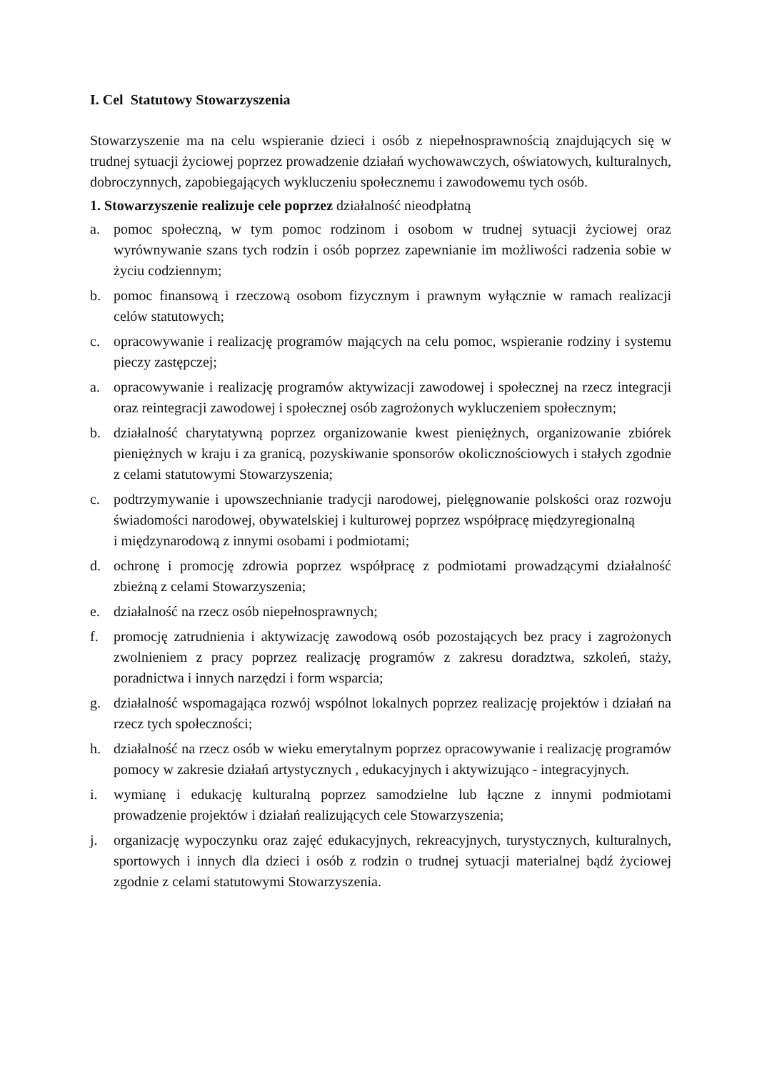I. Cel Statutowy Stowarzyszenia
Stowarzyszenie ma na celu wspieranie dzieci i osób z niepełnosprawnością znajdujących się w trudnej sytuacji życiowej poprzez prowadzenie działań wychowawczych, oświatowych, kulturalnych, dobroczynnych, zapobiegających wykluczeniu społecznemu i zawodowemu tych osób.
1. Stowarzyszenie realizuje cele poprzez działalność nieodpłatną
a. pomoc społeczną, w tym pomoc rodzinom i osobom w trudnej sytuacji życiowej oraz wyrównywanie szans tych rodzin i osób poprzez zapewnianie im możliwości radzenia sobie w życiu codziennym;
b. pomoc finansową i rzeczową osobom fizycznym i prawnym wyłącznie w ramach realizacji celów statutowych;
c. opracowywanie i realizację programów mających na celu pomoc, wspieranie rodziny i systemu pieczy zastępczej;
a. opracowywanie i realizację programów aktywizacji zawodowej i społecznej na rzecz integracji oraz reintegracji zawodowej i społecznej osób zagrożonych wykluczeniem społecznym;
b. działalność charytatywną poprzez organizowanie kwest pieniężnych, organizowanie zbiórek pieniężnych w kraju i za granicą, pozyskiwanie sponsorów okolicznościowych i stałych zgodnie z celami statutowymi Stowarzyszenia;
c. podtrzymywanie i upowszechnianie tradycji narodowej, pielęgnowanie polskości oraz rozwoju świadomości narodowej, obywatelskiej i kulturowej poprzez współpracę międzyregionalną
i międzynarodową z innymi osobami i podmiotami;
d. ochronę i promocję zdrowia poprzez współpracę z podmiotami prowadzącymi działalność zbieżną z celami Stowarzyszenia;
e. działalność na rzecz osób niepełnosprawnych;
f. promocję zatrudnienia i aktywizację zawodową osób pozostających bez pracy i zagrożonych zwolnieniem z pracy poprzez realizację programów z zakresu doradztwa, szkoleń, staży, poradnictwa i innych narzędzi i form wsparcia;
g. działalność wspomagająca rozwój wspólnot lokalnych poprzez realizację projektów i działań na rzecz tych społeczności;
h. działalność na rzecz osób w wieku emerytalnym poprzez opracowywanie i realizację programów pomocy w zakresie działań artystycznych , edukacyjnych i aktywizująco - integracyjnych.
i. wymianę i edukację kulturalną poprzez samodzielne lub łączne z innymi podmiotami prowadzenie projektów i działań realizujących cele Stowarzyszenia;
j. organizację wypoczynku oraz zajęć edukacyjnych, rekreacyjnych, turystycznych, kulturalnych, sportowych i innych dla dzieci i osób z rodzin o trudnej sytuacji materialnej bądź życiowej zgodnie z celami statutowymi Stowarzyszenia.